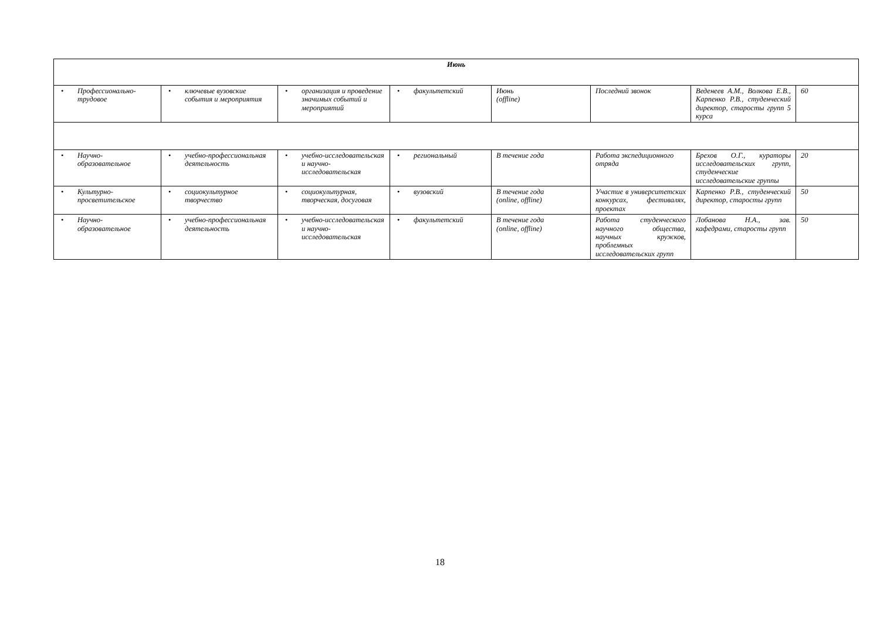| Июнь | | | | | | | |
| • Профессионально-трудовое | • ключевые вузовские события и мероприятия | • организация и проведение значимых событий и мероприятий | • факультетский | Июнь (offline) | Последний звонок | Веденеев А.М., Волкова Е.В., Карпенко Р.В., студенческий директор, старосты групп 5 курса | 60 |
| • Научно-образовательное | • учебно-профессиональная деятельность | • учебно-исследовательская и научно-исследовательская | • региональный | В течение года | Работа экспедиционного отряда | Брехов О.Г., кураторы исследовательских групп, студенческие исследовательские группы | 20 |
| • Культурно-просветительское | • социокультурное творчество | • социокультурная, творческая, досуговая | • вузовский | В течение года (online, offline) | Участие в университетских конкурсах, фестивалях, проектах | Карпенко Р.В., студенческий директор, старосты групп | 50 |
| • Научно-образовательное | • учебно-профессиональная деятельность | • учебно-исследовательская и научно-исследовательская | • факультетский | В течение года (online, offline) | Работа студенческого научного общества, научных кружков, проблемных исследовательских групп | Лобанова Н.А., зав. кафедрами, старосты групп | 50 |
18